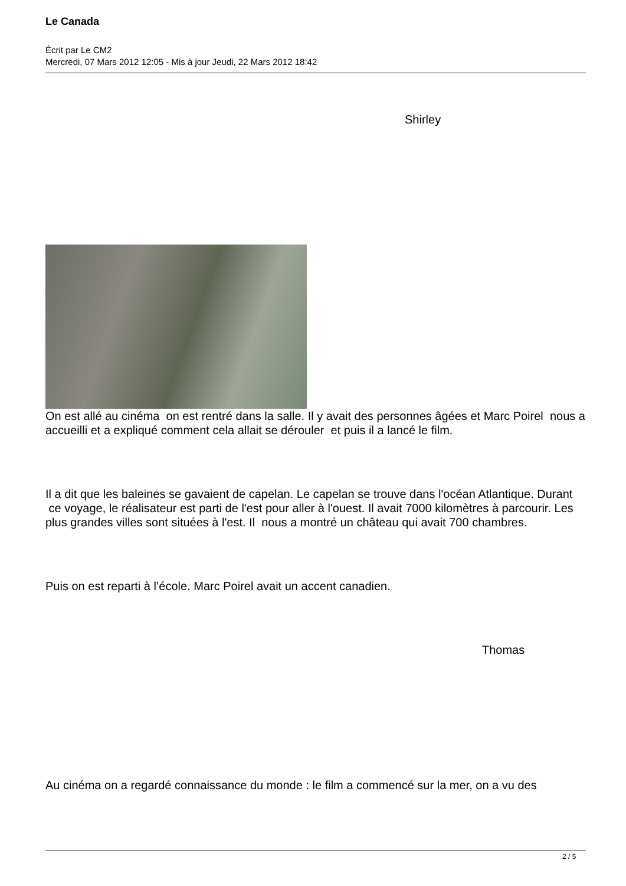Le Canada
Écrit par Le CM2
Mercredi, 07 Mars 2012 12:05 - Mis à jour Jeudi, 22 Mars 2012 18:42
Shirley
On est allé au cinéma on est rentré dans la salle. Il y avait des personnes âgées et Marc Poirel nous a accueilli et a expliqué comment cela allait se dérouler et puis il a lancé le film.
Il a dit que les baleines se gavaient de capelan. Le capelan se trouve dans l'océan Atlantique. Durant ce voyage, le réalisateur est parti de l'est pour aller à l'ouest. Il avait 7000 kilomètres à parcourir. Les plus grandes villes sont situées à l'est. Il nous a montré un château qui avait 700 chambres.
Puis on est reparti à l’école. Marc Poirel avait un accent canadien.
Thomas
Au cinéma on a regardé connaissance du monde : le film a commencé sur la mer, on a vu des
2 / 5